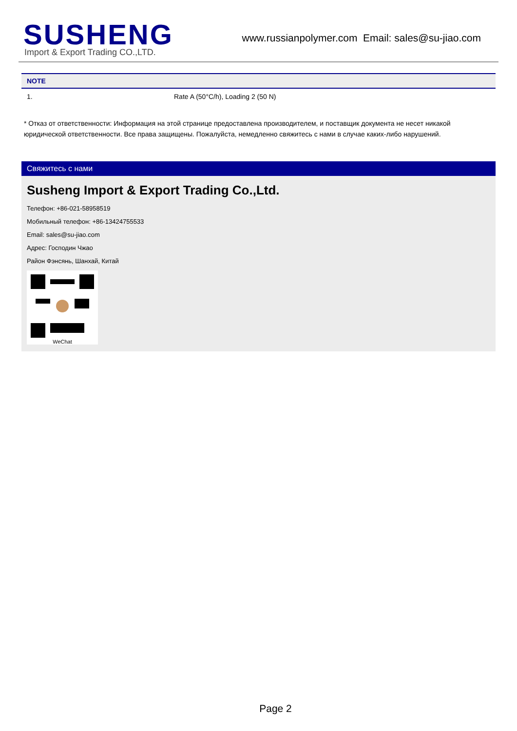SUSHENG
Import & Export Trading CO.,LTD.
www.russianpolymer.com Email: sales@su-jiao.com
| NOTE | |
| --- | --- |
| 1. | Rate A (50°C/h), Loading 2 (50 N) |
* Отказ от ответственности: Информация на этой странице предоставлена производителем, и поставщик документа не несет никакой юридической ответственности. Все права защищены. Пожалуйста, немедленно свяжитесь с нами в случае каких-либо нарушений.
Свяжитесь с нами
Susheng Import & Export Trading Co.,Ltd.
Телефон: +86-021-58958519
Мобильный телефон: +86-13424755533
Email: sales@su-jiao.com
Адрес: Господин Чжао
Район Фэнсянь, Шанхай, Китай
WeChat
Page 2